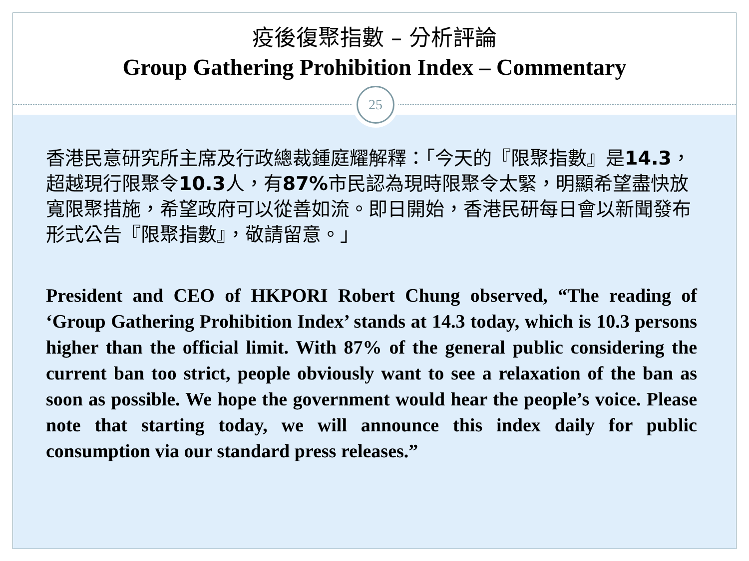疫後復聚指數 – 分析評論
Group Gathering Prohibition Index – Commentary
25
香港民意研究所主席及行政總裁鍾庭耀解釋：「今天的『限聚指數』是14.3，超越現行限聚令10.3人，有87% 市民認為現時限聚令太緊，明顯希望盡快放寬限聚措施，希望政府可以從善如流。即日開始，香港民研每日會以新聞發布形式公告『限聚指數』，敬請留意。」
President and CEO of HKPORI Robert Chung observed, “The reading of ‘Group Gathering Prohibition Index’ stands at 14.3 today, which is 10.3 persons higher than the official limit. With 87% of the general public considering the current ban too strict, people obviously want to see a relaxation of the ban as soon as possible. We hope the government would hear the people’s voice. Please note that starting today, we will announce this index daily for public consumption via our standard press releases.”